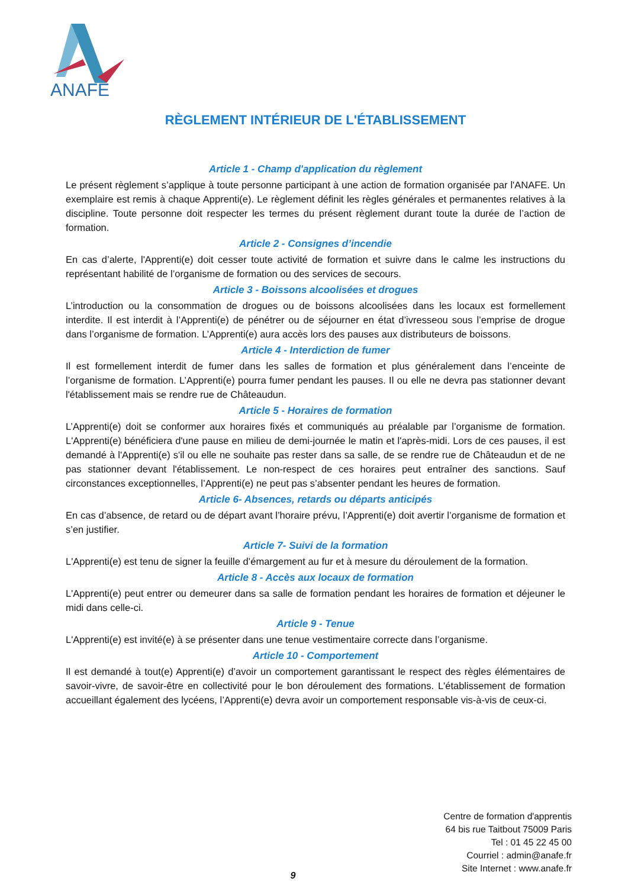ANAFE
RÈGLEMENT INTÉRIEUR DE L'ÉTABLISSEMENT
Article 1 - Champ d'application du règlement
Le présent règlement s’applique à toute personne participant à une action de formation organisée par l'ANAFE. Un exemplaire est remis à chaque Apprenti(e). Le règlement définit les règles générales et permanentes relatives à la discipline. Toute personne doit respecter les termes du présent règlement durant toute la durée de l’action de formation.
Article 2 - Consignes d’incendie
En cas d’alerte, l'Apprenti(e) doit cesser toute activité de formation et suivre dans le calme les instructions du représentant habilité de l’organisme de formation ou des services de secours.
Article 3 - Boissons alcoolisées et drogues
L’introduction ou la consommation de drogues ou de boissons alcoolisées dans les locaux est formellement interdite. Il est interdit à l’Apprenti(e) de pénétrer ou de séjourner en état d’ivresseou sous l’emprise de drogue dans l’organisme de formation. L’Apprenti(e) aura accès lors des pauses aux distributeurs de boissons.
Article 4 - Interdiction de fumer
Il est formellement interdit de fumer dans les salles de formation et plus généralement dans l’enceinte de l’organisme de formation. L’Apprenti(e) pourra fumer pendant les pauses. Il ou elle ne devra pas stationner devant l'établissement mais se rendre rue de Châteaudun.
Article 5 - Horaires de formation
L’Apprenti(e) doit se conformer aux horaires fixés et communiqués au préalable par l’organisme de formation. L'Apprenti(e) bénéficiera d'une pause en milieu de demi-journée le matin et l'après-midi. Lors de ces pauses, il est demandé à l'Apprenti(e) s'il ou elle ne souhaite pas rester dans sa salle, de se rendre rue de Châteaudun et de ne pas stationner devant l'établissement. Le non-respect de ces horaires peut entraîner des sanctions. Sauf circonstances exceptionnelles, l’Apprenti(e) ne peut pas s’absenter pendant les heures de formation.
Article 6- Absences, retards ou départs anticipés
En cas d’absence, de retard ou de départ avant l’horaire prévu, l’Apprenti(e) doit avertir l’organisme de formation et s’en justifier.
Article 7- Suivi de la formation
L'Apprenti(e) est tenu de signer la feuille d’émargement au fur et à mesure du déroulement de la formation.
Article 8 - Accès aux locaux de formation
L'Apprenti(e) peut entrer ou demeurer dans sa salle de formation pendant les horaires de formation et déjeuner le midi dans celle-ci.
Article 9 - Tenue
L'Apprenti(e) est invité(e) à se présenter dans une tenue vestimentaire correcte dans l’organisme.
Article 10 - Comportement
Il est demandé à tout(e) Apprenti(e) d’avoir un comportement garantissant le respect des règles élémentaires de savoir-vivre, de savoir-être en collectivité pour le bon déroulement des formations. L'établissement de formation accueillant également des lycéens, l’Apprenti(e) devra avoir un comportement responsable vis-à-vis de ceux-ci.
Centre de formation d'apprentis
64 bis rue Taitbout 75009 Paris
Tel : 01 45 22 45 00
Courriel : admin@anafe.fr
Site Internet : www.anafe.fr
9